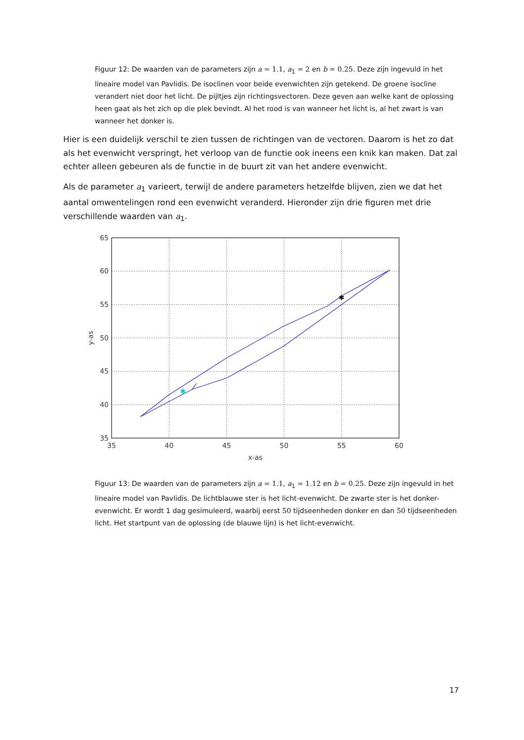Figuur 12: De waarden van de parameters zijn a = 1.1, a<sub>1</sub> = 2 en b = 0.25. Deze zijn ingevuld in het lineaire model van Pavlidis. De isoclinen voor beide evenwichten zijn getekend. De groene isocline verandert niet door het licht. De pijltjes zijn richtingsvectoren. Deze geven aan welke kant de oplossing heen gaat als het zich op die plek bevindt. Al het rood is van wanneer het licht is, al het zwart is van wanneer het donker is.
Hier is een duidelijk verschil te zien tussen de richtingen van de vectoren. Daarom is het zo dat als het evenwicht verspringt, het verloop van de functie ook ineens een knik kan maken. Dat zal echter alleen gebeuren als de functie in de buurt zit van het andere evenwicht.
Als de parameter a<sub>1</sub> varieert, terwijl de andere parameters hetzelfde blijven, zien we dat het aantal omwentelingen rond een evenwicht veranderd. Hieronder zijn drie figuren met drie verschillende waarden van a<sub>1</sub>.
✱
✱
65
60
55
50
45
40
35
35
40
45
50
55
60
x-as
y-as
Figuur 13: De waarden van de parameters zijn a = 1.1, a<sub>1</sub> = 1.12 en b = 0.25. Deze zijn ingevuld in het lineaire model van Pavlidis. De lichtblauwe ster is het licht-evenwicht. De zwarte ster is het donker-evenwicht. Er wordt 1 dag gesimuleerd, waarbij eerst 50 tijdseenheden donker en dan 50 tijdseenheden licht. Het startpunt van de oplossing (de blauwe lijn) is het licht-evenwicht.
17